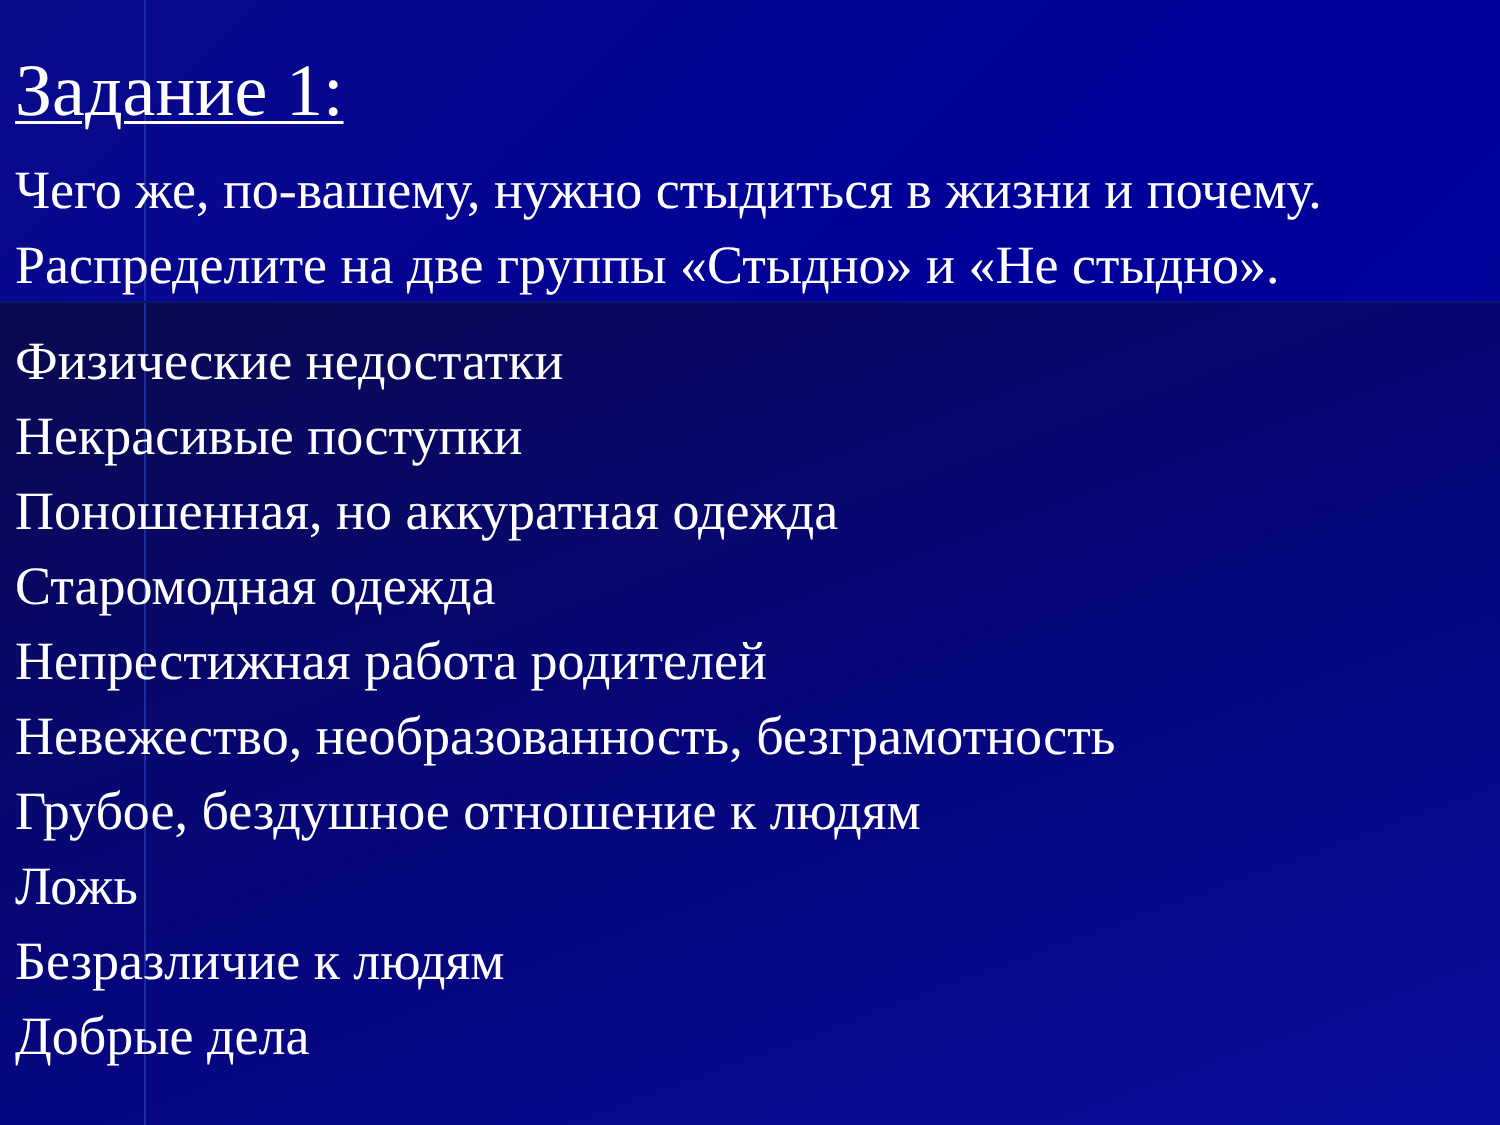Задание 1:
Чего же, по-вашему, нужно стыдиться в жизни и почему.
Распределите на две группы «Стыдно» и «Не стыдно».
Физические недостатки
Некрасивые поступки
Поношенная, но аккуратная одежда
Старомодная одежда
Непрестижная работа родителей
Невежество, необразованность, безграмотность
Грубое, бездушное отношение к людям
Ложь
Безразличие к людям
Добрые дела